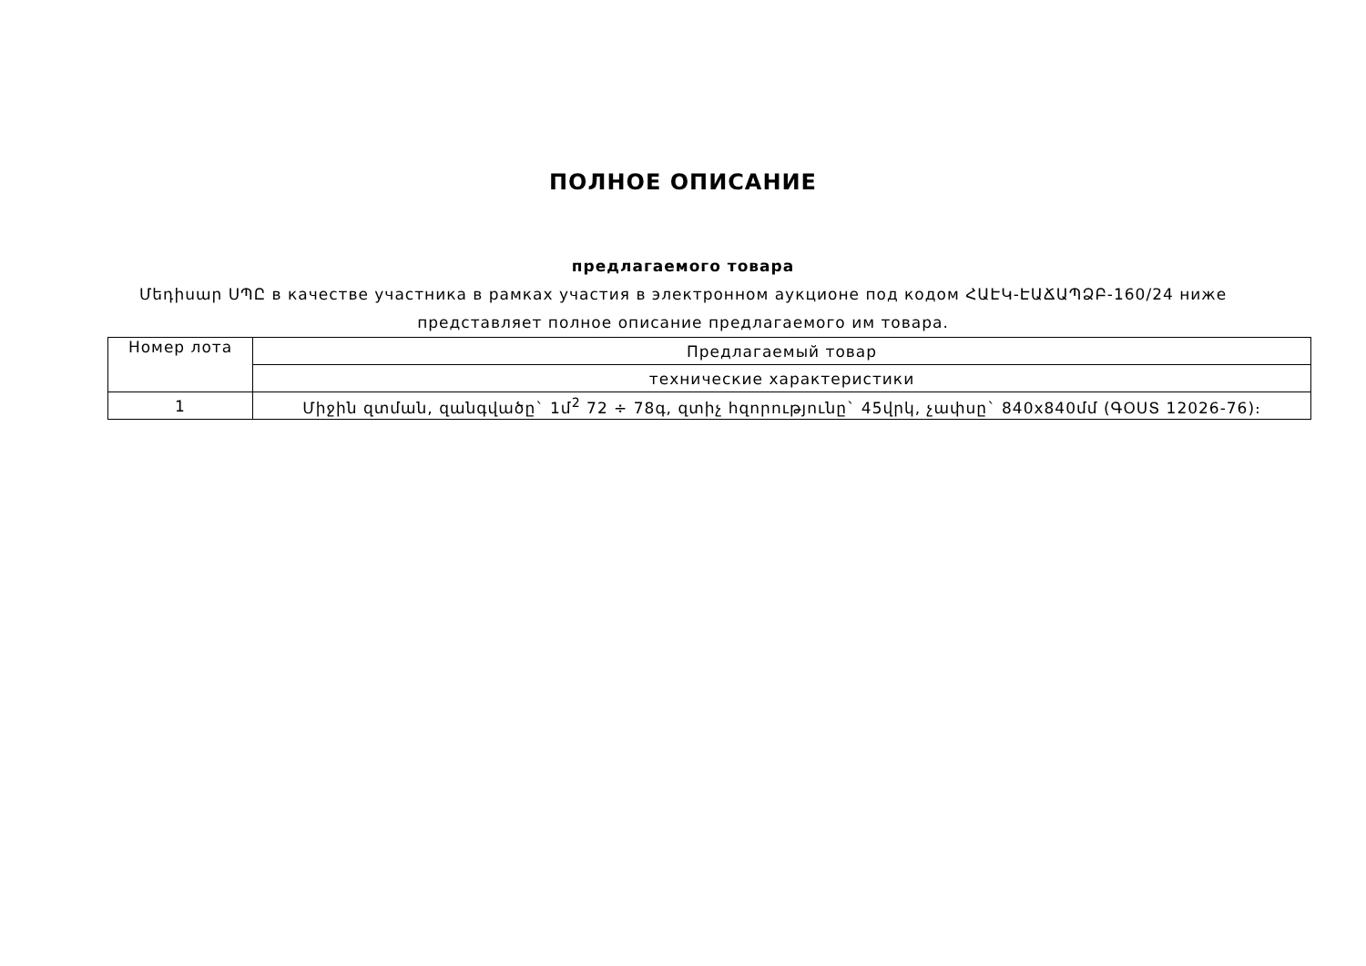ПОЛНОЕ ОПИСАНИЕ
предлагаемого товара
Մեդիսար ՍՊԸ в качестве участника в рамках участия в электронном аукционе под кодом ՀԱԷԿ-ԷԱՃԱՊՁԲ-160/24 ниже представляет полное описание предлагаемого им товара.
| Номер лота | Предлагаемый товар |
| --- | --- |
| | технические характеристики |
| 1 | Միջին զտման, զանգվածը` 1մ<sup>2</sup> 72 ÷ 78գ, զտիչ հզորությունը` 45վրկ, չափսը` 840x840մմ (ԳՕՍՏ 12026-76)։ |